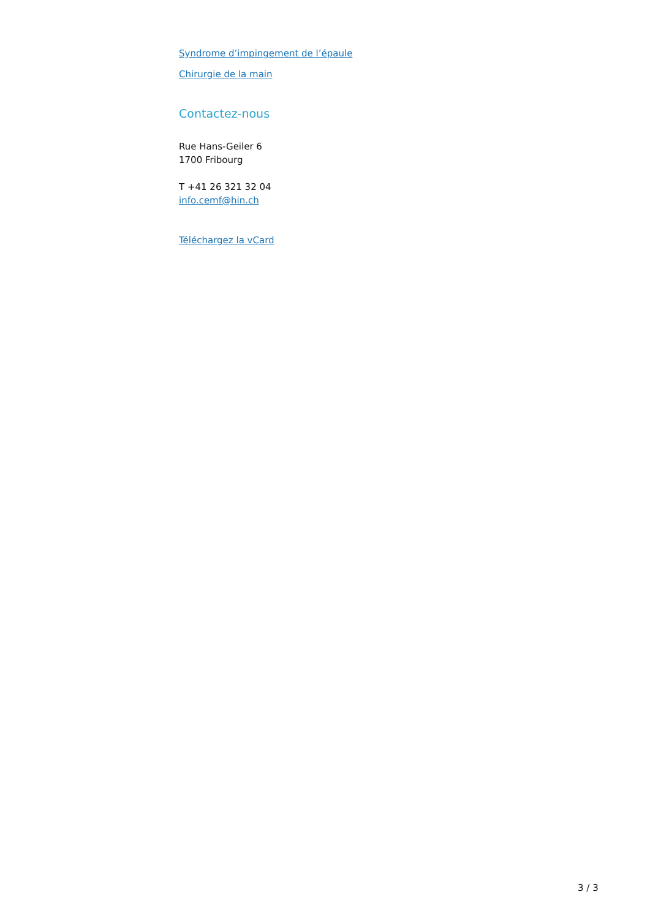Syndrome d’impingement de l’épaule
Chirurgie de la main
Contactez-nous
Rue Hans-Geiler 6
1700 Fribourg
T +41 26 321 32 04
info.cemf@hin.ch
Téléchargez la vCard
3 / 3